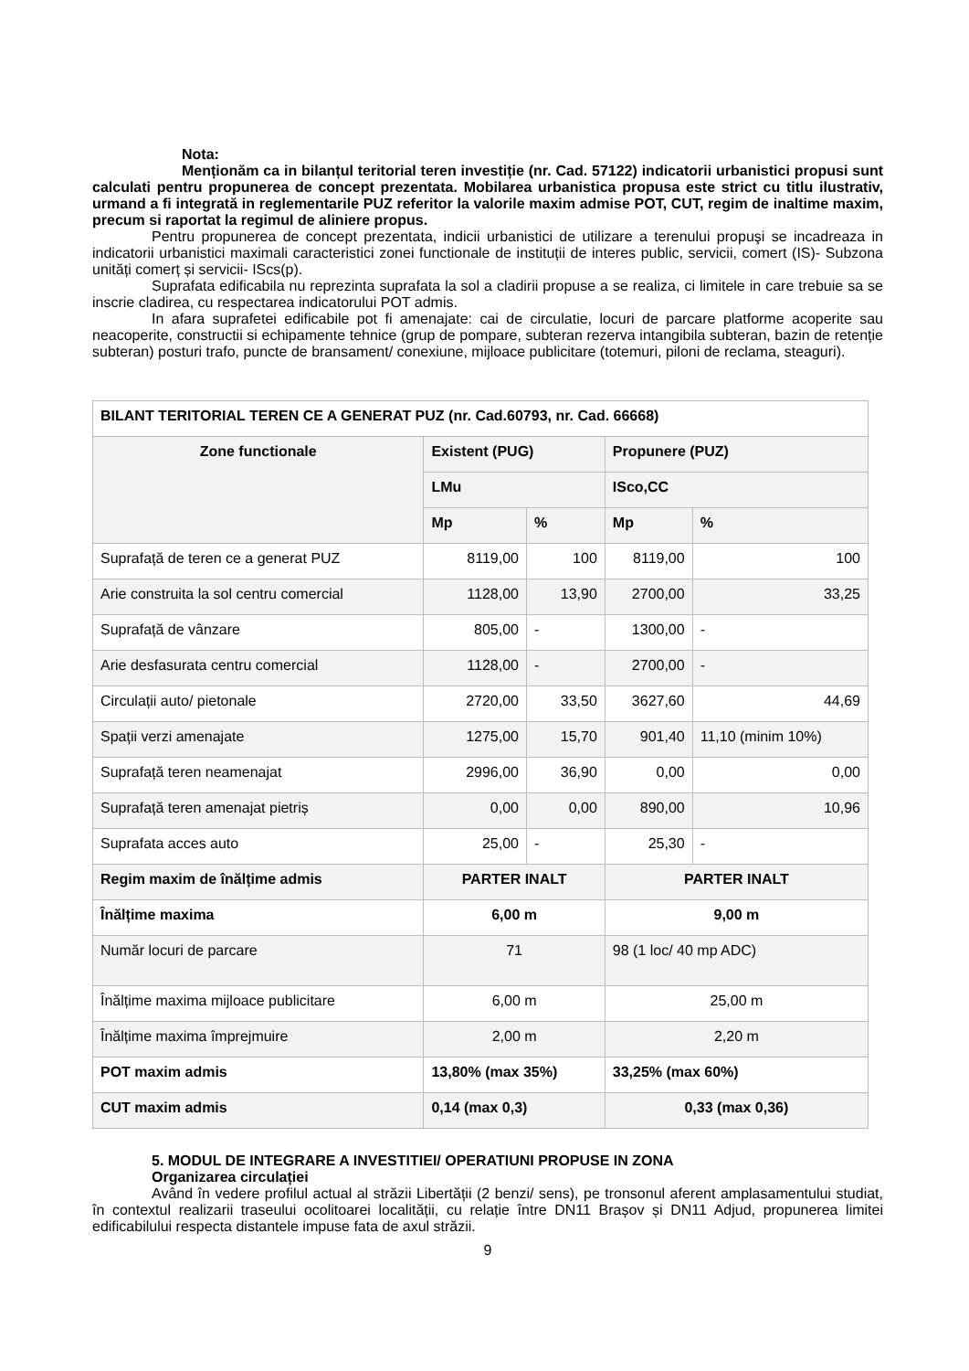Nota:
Menționăm ca in bilanțul teritorial teren investiție (nr. Cad. 57122) indicatorii urbanistici propusi sunt calculati pentru propunerea de concept prezentata. Mobilarea urbanistica propusa este strict cu titlu ilustrativ, urmand a fi integrată in reglementarile PUZ referitor la valorile maxim admise POT, CUT, regim de inaltime maxim, precum si raportat la regimul de aliniere propus.
Pentru propunerea de concept prezentata, indicii urbanistici de utilizare a terenului propuşi se incadreaza in indicatorii urbanistici maximali caracteristici zonei functionale de instituții de interes public, servicii, comert (IS)- Subzona unități comerț și servicii- IScs(p).
Suprafata edificabila nu reprezinta suprafata la sol a cladirii propuse a se realiza, ci limitele in care trebuie sa se inscrie cladirea, cu respectarea indicatorului POT admis.
In afara suprafetei edificabile pot fi amenajate: cai de circulatie, locuri de parcare platforme acoperite sau neacoperite, constructii si echipamente tehnice (grup de pompare, subteran rezerva intangibila subteran, bazin de retenție subteran) posturi trafo, puncte de bransament/ conexiune, mijloace publicitare (totemuri, piloni de reclama, steaguri).
| BILANT TERITORIAL TEREN CE A GENERAT PUZ (nr. Cad.60793, nr. Cad. 66668) | | | | |
| --- | --- | --- | --- | --- |
| Zone functionale | Existent (PUG) | | Propunere (PUZ) | |
| | LMu | | ISco,CC | |
| | Mp | % | Mp | % |
| Suprafață de teren ce a generat PUZ | 8119,00 | 100 | 8119,00 | 100 |
| Arie construita la sol centru comercial | 1128,00 | 13,90 | 2700,00 | 33,25 |
| Suprafață de vânzare | 805,00 | - | 1300,00 | - |
| Arie desfasurata centru comercial | 1128,00 | - | 2700,00 | - |
| Circulații auto/ pietonale | 2720,00 | 33,50 | 3627,60 | 44,69 |
| Spații verzi amenajate | 1275,00 | 15,70 | 901,40 | 11,10 (minim 10%) |
| Suprafață teren neamenajat | 2996,00 | 36,90 | 0,00 | 0,00 |
| Suprafață teren amenajat pietriș | 0,00 | 0,00 | 890,00 | 10,96 |
| Suprafata acces auto | 25,00 | - | 25,30 | - |
| Regim maxim de înălțime admis | PARTER INALT | | PARTER INALT | |
| Înălțime maxima | 6,00 m | | 9,00 m | |
| Număr locuri de parcare | 71 | | 98 (1 loc/ 40 mp ADC) | |
| Înălțime maxima mijloace publicitare | 6,00 m | | 25,00 m | |
| Înălțime maxima împrejmuire | 2,00 m | | 2,20 m | |
| POT maxim admis | 13,80% (max 35%) | | 33,25% (max 60%) | |
| CUT maxim admis | 0,14 (max 0,3) | | 0,33 (max 0,36) | |
5. MODUL DE INTEGRARE A INVESTITIEI/ OPERATIUNI PROPUSE IN ZONA
Organizarea circulației
Având în vedere profilul actual al străzii Libertății (2 benzi/ sens), pe tronsonul aferent amplasamentului studiat, în contextul realizarii traseului ocolitoarei localității, cu relație între DN11 Brașov și DN11 Adjud, propunerea limitei edificabilului respecta distantele impuse fata de axul străzii.
9